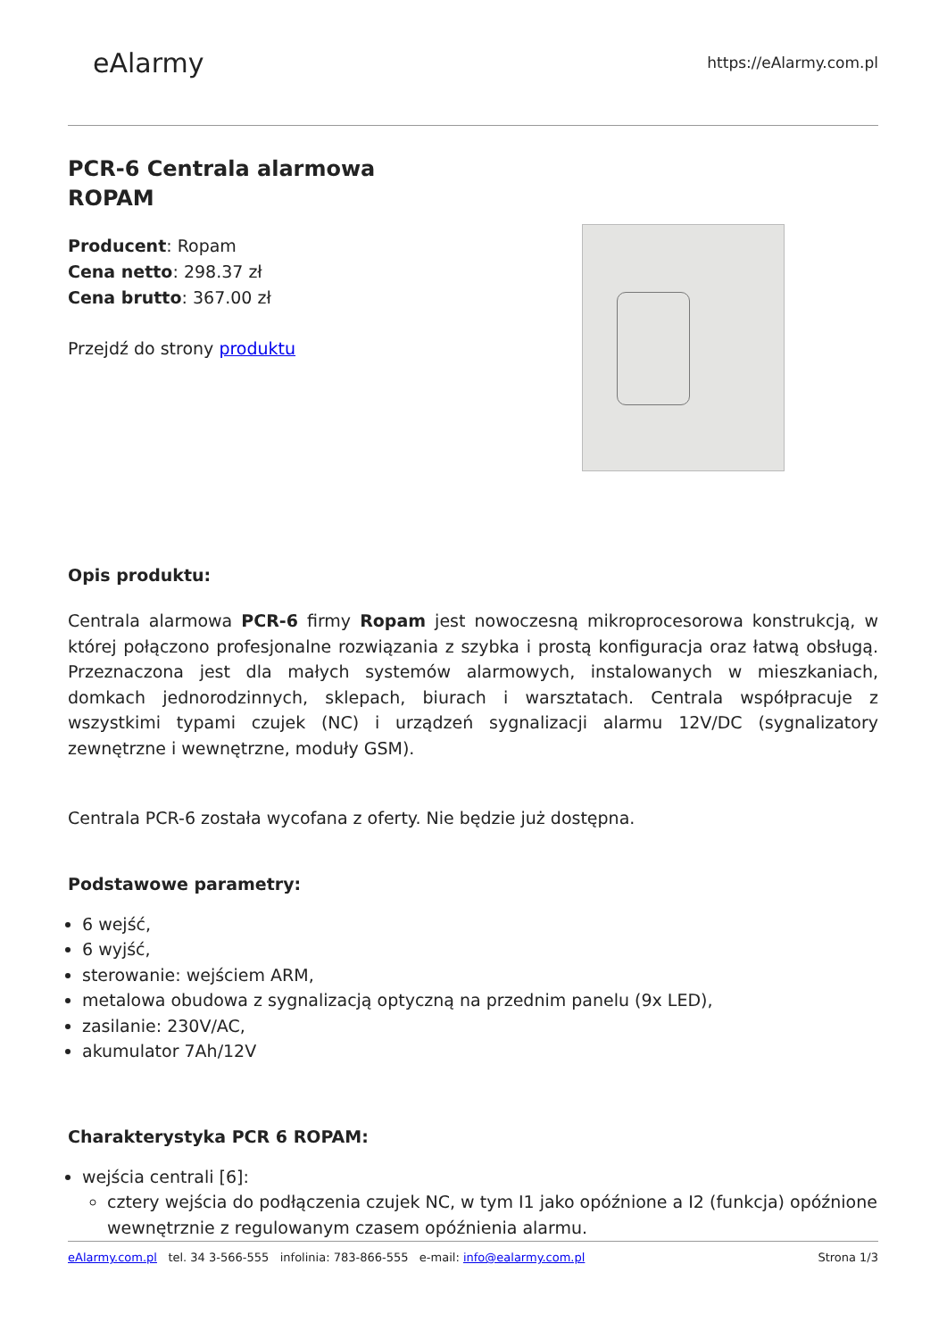eAlarmy
https://eAlarmy.com.pl
PCR-6 Centrala alarmowa
ROPAM
Producent: Ropam
Cena netto: 298.37 zł
Cena brutto: 367.00 zł
Przejdź do strony produktu
Opis produktu:
Centrala alarmowa PCR-6 firmy Ropam jest nowoczesną mikroprocesorowa konstrukcją, w której połączono profesjonalne rozwiązania z szybka i prostą konfiguracja oraz łatwą obsługą. Przeznaczona jest dla małych systemów alarmowych, instalowanych w mieszkaniach, domkach jednorodzinnych, sklepach, biurach i warsztatach. Centrala współpracuje z wszystkimi typami czujek (NC) i urządzeń sygnalizacji alarmu 12V/DC (sygnalizatory zewnętrzne i wewnętrzne, moduły GSM).
Centrala PCR-6 została wycofana z oferty. Nie będzie już dostępna.
Podstawowe parametry:
6 wejść,
6 wyjść,
sterowanie: wejściem ARM,
metalowa obudowa z sygnalizacją optyczną na przednim panelu (9x LED),
zasilanie: 230V/AC,
akumulator 7Ah/12V
Charakterystyka PCR 6 ROPAM:
wejścia centrali [6]:
cztery wejścia do podłączenia czujek NC, w tym I1 jako opóźnione a I2 (funkcja) opóźnione wewnętrznie z regulowanym czasem opóźnienia alarmu.
eAlarmy.com.pl tel. 34 3-566-555 infolinia: 783-866-555 e-mail: info@ealarmy.com.pl Strona 1/3